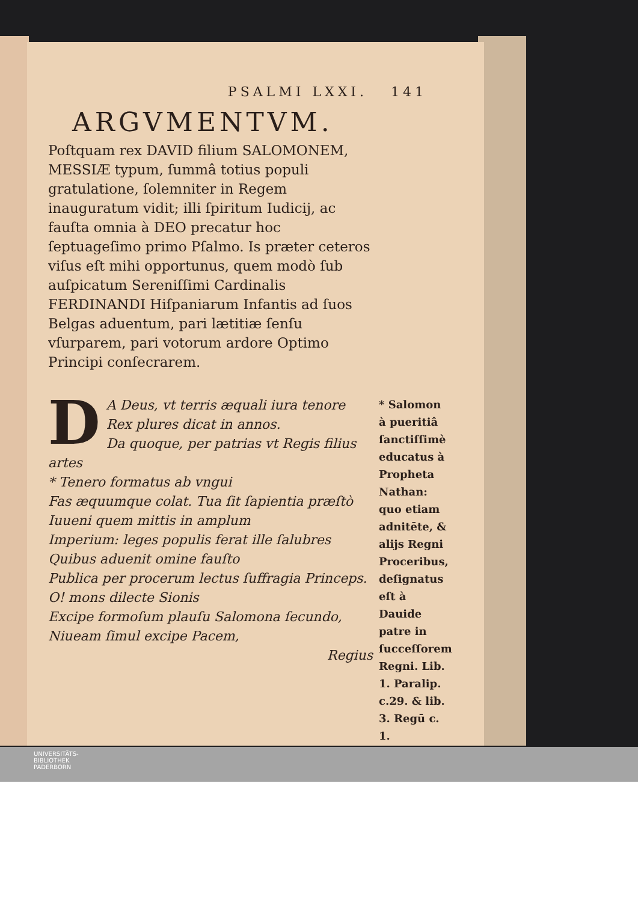PSALMI LXXI. 141
ARGVMENTVM.
Poſtquam rex DAVID filium SALOMONEM, MESSIÆ typum, ſummâ totius populi gratulatione, ſolemniter in Regem inauguratum vidit; illi ſpiritum Iudicij, ac fauſta omnia à DEO precatur hoc ſeptuageſimo primo Pſalmo. Is præter ceteros viſus eſt mihi opportunus, quem modò ſub auſpicatum Sereniſſimi Cardinalis FERDINANDI Hiſpaniarum Infantis ad ſuos Belgas aduentum, pari lætitiæ ſenſu vſurparem, pari votorum ardore Optimo Principi conſecrarem.
DA Deus, vt terris æquali iura tenore
Rex plures dicat in annos.
Da quoque, per patrias vt Regis filius artes
* Tenero formatus ab vngui
Fas æquumque colat. Tua ſit ſapientia præſtò
Iuueni quem mittis in amplum
Imperium: leges populis ferat ille ſalubres
Quibus aduenit omine fauſto
Publica per procerum lectus ſuffragia Princeps.
O! mons dilecte Sionis
Excipe formoſum plauſu Salomona ſecundo,
Niueam ſimul excipe Pacem,
Regius
* Salomon à pueritiâ ſanctiſſimè educatus à Propheta Nathan: quo etiam adnitēte, & alijs Regni Proceribus, deſignatus eſt à Dauide patre in ſucceſſorem Regni. Lib. 1. Paralip. c.29. & lib. 3. Regū c. 1.
UNIVERSITÄTS-
BIBLIOTHEK
PADERBORN